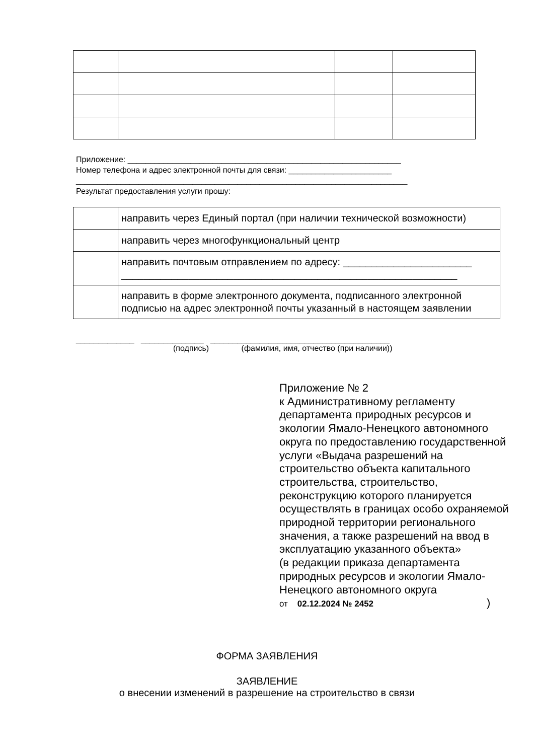Приложение: _____________________________________________________________
Номер телефона и адрес электронной почты для связи: _______________________
__________________________________________________________________________
Результат предоставления услуги прошу:
| | направить через Единый портал (при наличии технической возможности) |
| | направить через многофункциональный центр |
| | направить почтовым отправлением по адресу: _______________________ ____________________________________________________________ |
| | направить в форме электронного документа, подписанного электронной подписью на адрес электронной почты указанный в настоящем заявлении |
_____________ ______________ ________________________________________
(подпись) (фамилия, имя, отчество (при наличии))
Приложение № 2
к Административному регламенту департамента природных ресурсов и экологии Ямало-Ненецкого автономного округа по предоставлению государственной услуги «Выдача разрешений на строительство объекта капитального строительства, строительство, реконструкцию которого планируется осуществлять в границах особо охраняемой природной территории регионального значения, а также разрешений на ввод в эксплуатацию указанного объекта»
(в редакции приказа департамента природных ресурсов и экологии Ямало-Ненецкого автономного округа
от 02.12.2024 № 2452)
ФОРМА ЗАЯВЛЕНИЯ
ЗАЯВЛЕНИЕ
о внесении изменений в разрешение на строительство в связи